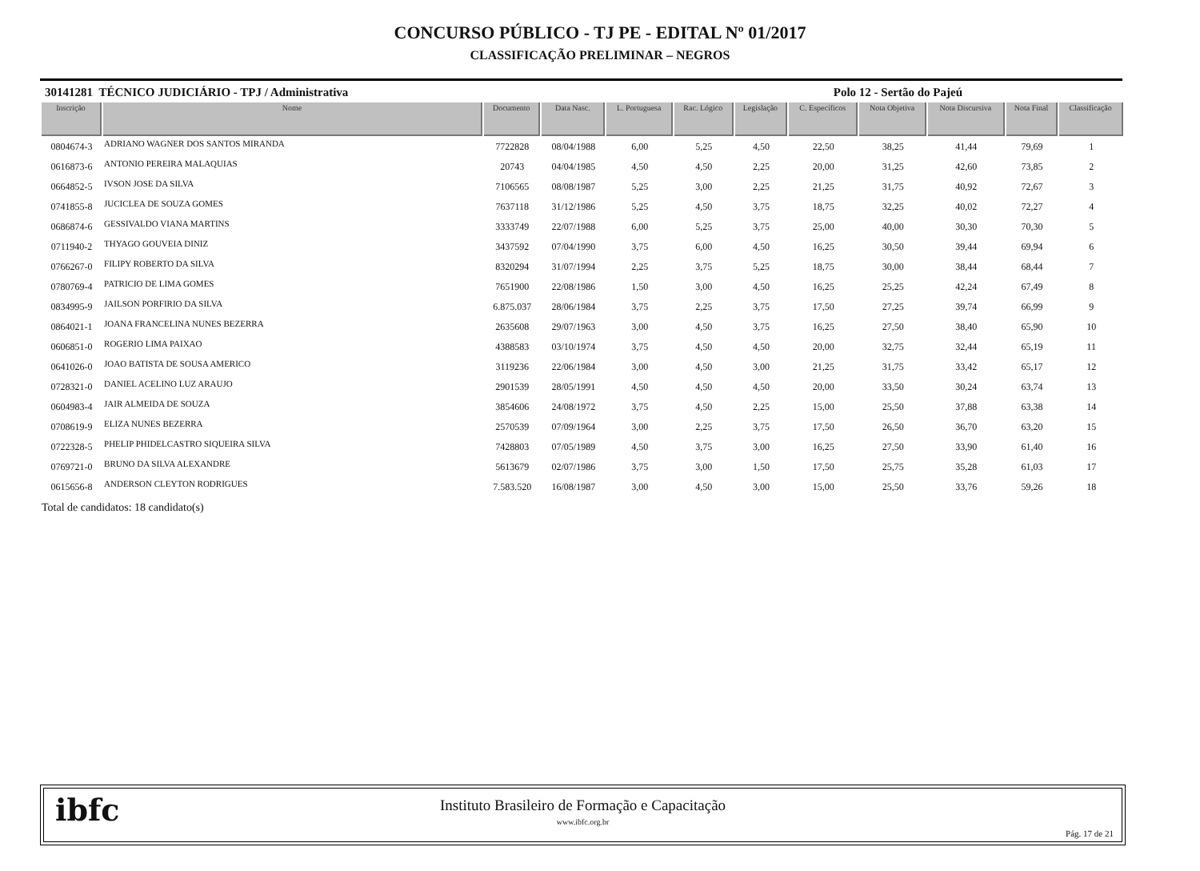CONCURSO PÚBLICO - TJ PE - EDITAL Nº 01/2017
CLASSIFICAÇÃO PRELIMINAR – NEGROS
30141281 TÉCNICO JUDICIÁRIO - TPJ / Administrativa Polo 12 - Sertão do Pajeú
| Inscrição | Nome | Documento | Data Nasc. | L. Portuguesa | Rac. Lógico | Legislação | C. Específicos | Nota Objetiva | Nota Discursiva | Nota Final | Classificação |
| --- | --- | --- | --- | --- | --- | --- | --- | --- | --- | --- | --- |
| 0804674-3 | ADRIANO WAGNER DOS SANTOS MIRANDA | 7722828 | 08/04/1988 | 6,00 | 5,25 | 4,50 | 22,50 | 38,25 | 41,44 | 79,69 | 1 |
| 0616873-6 | ANTONIO PEREIRA MALAQUIAS | 20743 | 04/04/1985 | 4,50 | 4,50 | 2,25 | 20,00 | 31,25 | 42,60 | 73,85 | 2 |
| 0664852-5 | IVSON JOSE DA SILVA | 7106565 | 08/08/1987 | 5,25 | 3,00 | 2,25 | 21,25 | 31,75 | 40,92 | 72,67 | 3 |
| 0741855-8 | JUCICLEA DE SOUZA GOMES | 7637118 | 31/12/1986 | 5,25 | 4,50 | 3,75 | 18,75 | 32,25 | 40,02 | 72,27 | 4 |
| 0686874-6 | GESSIVALDO VIANA MARTINS | 3333749 | 22/07/1988 | 6,00 | 5,25 | 3,75 | 25,00 | 40,00 | 30,30 | 70,30 | 5 |
| 0711940-2 | THYAGO GOUVEIA DINIZ | 3437592 | 07/04/1990 | 3,75 | 6,00 | 4,50 | 16,25 | 30,50 | 39,44 | 69,94 | 6 |
| 0766267-0 | FILIPY ROBERTO DA SILVA | 8320294 | 31/07/1994 | 2,25 | 3,75 | 5,25 | 18,75 | 30,00 | 38,44 | 68,44 | 7 |
| 0780769-4 | PATRICIO DE LIMA GOMES | 7651900 | 22/08/1986 | 1,50 | 3,00 | 4,50 | 16,25 | 25,25 | 42,24 | 67,49 | 8 |
| 0834995-9 | JAILSON PORFIRIO DA SILVA | 6.875.037 | 28/06/1984 | 3,75 | 2,25 | 3,75 | 17,50 | 27,25 | 39,74 | 66,99 | 9 |
| 0864021-1 | JOANA FRANCELINA NUNES BEZERRA | 2635608 | 29/07/1963 | 3,00 | 4,50 | 3,75 | 16,25 | 27,50 | 38,40 | 65,90 | 10 |
| 0606851-0 | ROGERIO LIMA PAIXAO | 4388583 | 03/10/1974 | 3,75 | 4,50 | 4,50 | 20,00 | 32,75 | 32,44 | 65,19 | 11 |
| 0641026-0 | JOAO BATISTA DE SOUSA AMERICO | 3119236 | 22/06/1984 | 3,00 | 4,50 | 3,00 | 21,25 | 31,75 | 33,42 | 65,17 | 12 |
| 0728321-0 | DANIEL ACELINO LUZ ARAUJO | 2901539 | 28/05/1991 | 4,50 | 4,50 | 4,50 | 20,00 | 33,50 | 30,24 | 63,74 | 13 |
| 0604983-4 | JAIR ALMEIDA DE SOUZA | 3854606 | 24/08/1972 | 3,75 | 4,50 | 2,25 | 15,00 | 25,50 | 37,88 | 63,38 | 14 |
| 0708619-9 | ELIZA NUNES BEZERRA | 2570539 | 07/09/1964 | 3,00 | 2,25 | 3,75 | 17,50 | 26,50 | 36,70 | 63,20 | 15 |
| 0722328-5 | PHELIP PHIDELCASTRO SIQUEIRA SILVA | 7428803 | 07/05/1989 | 4,50 | 3,75 | 3,00 | 16,25 | 27,50 | 33,90 | 61,40 | 16 |
| 0769721-0 | BRUNO DA SILVA ALEXANDRE | 5613679 | 02/07/1986 | 3,75 | 3,00 | 1,50 | 17,50 | 25,75 | 35,28 | 61,03 | 17 |
| 0615656-8 | ANDERSON CLEYTON RODRIGUES | 7.583.520 | 16/08/1987 | 3,00 | 4,50 | 3,00 | 15,00 | 25,50 | 33,76 | 59,26 | 18 |
Total de candidatos: 18 candidato(s)
ibfc
Instituto Brasileiro de Formação e Capacitação
www.ibfc.org.br
Pág. 17 de 21